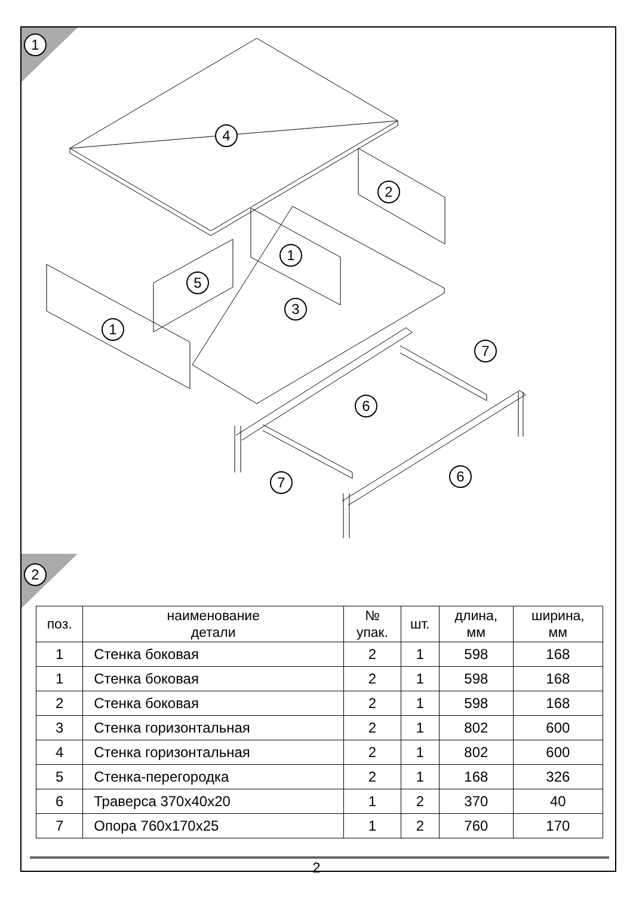1
2
4
2
1
5
3
1
7
6
7 6
| поз. | наименование детали | № упак. | шт. | длина, мм | ширина, мм |
| --- | --- | --- | --- | --- | --- |
| 1 | Стенка боковая | 2 | 1 | 598 | 168 |
| 1 | Стенка боковая | 2 | 1 | 598 | 168 |
| 2 | Стенка боковая | 2 | 1 | 598 | 168 |
| 3 | Стенка горизонтальная | 2 | 1 | 802 | 600 |
| 4 | Стенка горизонтальная | 2 | 1 | 802 | 600 |
| 5 | Стенка-перегородка | 2 | 1 | 168 | 326 |
| 6 | Траверса 370х40х20 | 1 | 2 | 370 | 40 |
| 7 | Опора 760х170х25 | 1 | 2 | 760 | 170 |
2